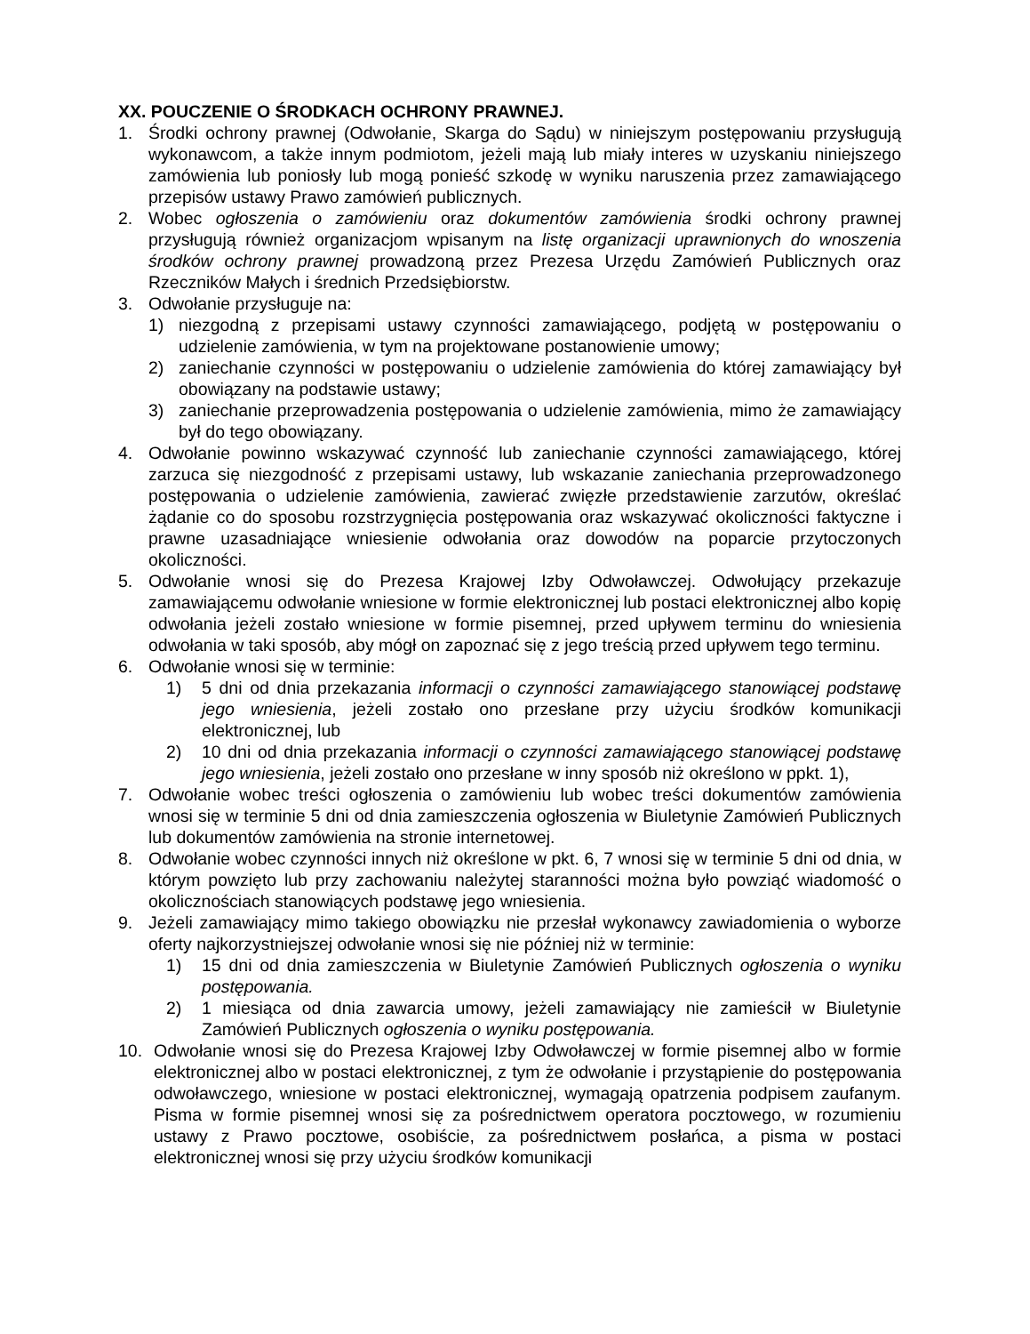XX. POUCZENIE O ŚRODKACH OCHRONY PRAWNEJ.
1. Środki ochrony prawnej (Odwołanie, Skarga do Sądu) w niniejszym postępowaniu przysługują wykonawcom, a także innym podmiotom, jeżeli mają lub miały interes w uzyskaniu niniejszego zamówienia lub poniosły lub mogą ponieść szkodę w wyniku naruszenia przez zamawiającego przepisów ustawy Prawo zamówień publicznych.
2. Wobec ogłoszenia o zamówieniu oraz dokumentów zamówienia środki ochrony prawnej przysługują również organizacjom wpisanym na listę organizacji uprawnionych do wnoszenia środków ochrony prawnej prowadzoną przez Prezesa Urzędu Zamówień Publicznych oraz Rzeczników Małych i średnich Przedsiębiorstw.
3. Odwołanie przysługuje na:
1) niezgodną z przepisami ustawy czynności zamawiającego, podjętą w postępowaniu o udzielenie zamówienia, w tym na projektowane postanowienie umowy;
2) zaniechanie czynności w postępowaniu o udzielenie zamówienia do której zamawiający był obowiązany na podstawie ustawy;
3) zaniechanie przeprowadzenia postępowania o udzielenie zamówienia, mimo że zamawiający był do tego obowiązany.
4. Odwołanie powinno wskazywać czynność lub zaniechanie czynności zamawiającego, której zarzuca się niezgodność z przepisami ustawy, lub wskazanie zaniechania przeprowadzonego postępowania o udzielenie zamówienia, zawierać zwięzłe przedstawienie zarzutów, określać żądanie co do sposobu rozstrzygnięcia postępowania oraz wskazywać okoliczności faktyczne i prawne uzasadniające wniesienie odwołania oraz dowodów na poparcie przytoczonych okoliczności.
5. Odwołanie wnosi się do Prezesa Krajowej Izby Odwoławczej. Odwołujący przekazuje zamawiającemu odwołanie wniesione w formie elektronicznej lub postaci elektronicznej albo kopię odwołania jeżeli zostało wniesione w formie pisemnej, przed upływem terminu do wniesienia odwołania w taki sposób, aby mógł on zapoznać się z jego treścią przed upływem tego terminu.
6. Odwołanie wnosi się w terminie:
1) 5 dni od dnia przekazania informacji o czynności zamawiającego stanowiącej podstawę jego wniesienia, jeżeli zostało ono przesłane przy użyciu środków komunikacji elektronicznej, lub
2) 10 dni od dnia przekazania informacji o czynności zamawiającego stanowiącej podstawę jego wniesienia, jeżeli zostało ono przesłane w inny sposób niż określono w ppkt. 1),
7. Odwołanie wobec treści ogłoszenia o zamówieniu lub wobec treści dokumentów zamówienia wnosi się w terminie 5 dni od dnia zamieszczenia ogłoszenia w Biuletynie Zamówień Publicznych lub dokumentów zamówienia na stronie internetowej.
8. Odwołanie wobec czynności innych niż określone w pkt. 6, 7 wnosi się w terminie 5 dni od dnia, w którym powzięto lub przy zachowaniu należytej staranności można było powziąć wiadomość o okolicznościach stanowiących podstawę jego wniesienia.
9. Jeżeli zamawiający mimo takiego obowiązku nie przesłał wykonawcy zawiadomienia o wyborze oferty najkorzystniejszej odwołanie wnosi się nie później niż w terminie:
1) 15 dni od dnia zamieszczenia w Biuletynie Zamówień Publicznych ogłoszenia o wyniku postępowania.
2) 1 miesiąca od dnia zawarcia umowy, jeżeli zamawiający nie zamieścił w Biuletynie Zamówień Publicznych ogłoszenia o wyniku postępowania.
10. Odwołanie wnosi się do Prezesa Krajowej Izby Odwoławczej w formie pisemnej albo w formie elektronicznej albo w postaci elektronicznej, z tym że odwołanie i przystąpienie do postępowania odwoławczego, wniesione w postaci elektronicznej, wymagają opatrzenia podpisem zaufanym. Pisma w formie pisemnej wnosi się za pośrednictwem operatora pocztowego, w rozumieniu ustawy z Prawo pocztowe, osobiście, za pośrednictwem posłańca, a pisma w postaci elektronicznej wnosi się przy użyciu środków komunikacji